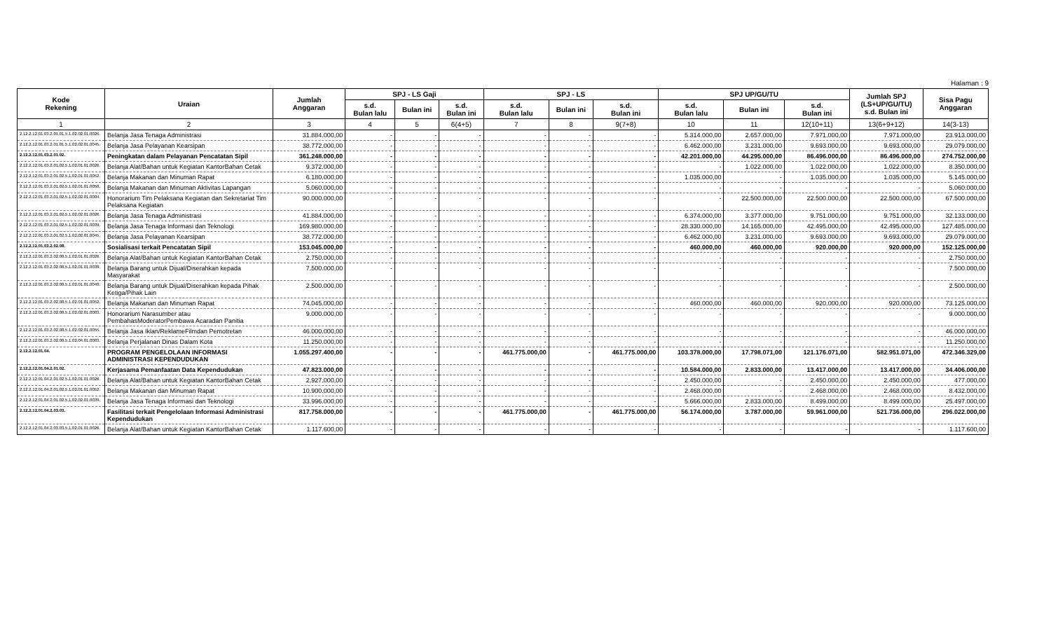Halaman : 9
| Kode Rekening | Uraian | Jumlah Anggaran | SPJ - LS Gaji | | | SPJ - LS | | | SPJ UP/GU/TU | | | Jumlah SPJ (LS+UP/GU/TU) s.d. Bulan ini | Sisa Pagu Anggaran |
| --- | --- | --- | --- | --- | --- | --- | --- | --- | --- | --- | --- | --- | --- |
| | | | s.d. Bulan lalu | Bulan ini | s.d. Bulan ini | s.d. Bulan lalu | Bulan ini | s.d. Bulan ini | s.d. Bulan lalu | Bulan ini | s.d. Bulan ini | | |
| 1 | 2 | 3 | 4 | 5 | 6(4+5) | 7 | 8 | 9(7+8) | 10 | 11 | 12(10+11) | 13(6+9+12) | 14(3-13) |
| 2.12.2.12.01.03.2.01.01.5.1.02.02.01.0026. | Belanja Jasa Tenaga Administrasi | 31.884.000,00 | - | - | - | - | - | - | 5.314.000,00 | 2.657.000,00 | 7.971.000,00 | 7.971.000,00 | 23.913.000,00 |
| 2.12.2.12.01.03.2.01.01.5.1.02.02.01.0045. | Belanja Jasa Pelayanan Kearsipan | 38.772.000,00 | - | - | - | - | - | - | 6.462.000,00 | 3.231.000,00 | 9.693.000,00 | 9.693.000,00 | 29.079.000,00 |
| 2.12.2.12.01.03.2.01.02. | Peningkatan dalam Pelayanan Pencatatan Sipil | 361.248.000,00 | - | - | - | - | - | - | 42.201.000,00 | 44.295.000,00 | 86.496.000,00 | 86.496.000,00 | 274.752.000,00 |
| 2.12.2.12.01.03.2.01.02.5.1.02.01.01.0026. | Belanja Alat/Bahan untuk Kegiatan KantorBahan Cetak | 9.372.000,00 | - | - | - | - | - | - | - | 1.022.000,00 | 1.022.000,00 | 1.022.000,00 | 8.350.000,00 |
| 2.12.2.12.01.03.2.01.02.5.1.02.01.01.0052. | Belanja Makanan dan Minuman Rapat | 6.180.000,00 | - | - | - | - | - | - | 1.035.000,00 | - | 1.035.000,00 | 1.035.000,00 | 5.145.000,00 |
| 2.12.2.12.01.03.2.01.02.5.1.02.01.01.0058. | Belanja Makanan dan Minuman Aktivitas Lapangan | 5.060.000,00 | - | - | - | - | - | - | - | - | - | - | 5.060.000,00 |
| 2.12.2.12.01.03.2.01.02.5.1.02.02.01.0004. | Honorarium Tim Pelaksana Kegiatan dan Sekretariat Tim Pelaksana Kegiatan | 90.000.000,00 | - | - | - | - | - | - | - | 22.500.000,00 | 22.500.000,00 | 22.500.000,00 | 67.500.000,00 |
| 2.12.2.12.01.03.2.01.02.5.1.02.02.01.0026. | Belanja Jasa Tenaga Administrasi | 41.884.000,00 | - | - | - | - | - | - | 6.374.000,00 | 3.377.000,00 | 9.751.000,00 | 9.751.000,00 | 32.133.000,00 |
| 2.12.2.12.01.03.2.01.02.5.1.02.02.01.0039. | Belanja Jasa Tenaga Informasi dan Teknologi | 169.980.000,00 | - | - | - | - | - | - | 28.330.000,00 | 14.165.000,00 | 42.495.000,00 | 42.495.000,00 | 127.485.000,00 |
| 2.12.2.12.01.03.2.01.02.5.1.02.02.01.0045. | Belanja Jasa Pelayanan Kearsipan | 38.772.000,00 | - | - | - | - | - | - | 6.462.000,00 | 3.231.000,00 | 9.693.000,00 | 9.693.000,00 | 29.079.000,00 |
| 2.12.2.12.01.03.2.02.08. | Sosialisasi terkait Pencatatan Sipil | 153.045.000,00 | - | - | - | - | - | - | 460.000,00 | 460.000,00 | 920.000,00 | 920.000,00 | 152.125.000,00 |
| 2.12.2.12.01.03.2.02.08.5.1.02.01.01.0026. | Belanja Alat/Bahan untuk Kegiatan KantorBahan Cetak | 2.750.000,00 | - | - | - | - | - | - | - | - | - | - | 2.750.000,00 |
| 2.12.2.12.01.03.2.02.08.5.1.02.01.01.0039. | Belanja Barang untuk Dijual/Diserahkan kepada Masyarakat | 7.500.000,00 | - | - | - | - | - | - | - | - | - | - | 7.500.000,00 |
| 2.12.2.12.01.03.2.02.08.5.1.02.01.01.0040. | Belanja Barang untuk Dijual/Diserahkan kepada Pihak Ketiga/Pihak Lain | 2.500.000,00 | - | - | - | - | - | - | - | - | - | - | 2.500.000,00 |
| 2.12.2.12.01.03.2.02.08.5.1.02.01.01.0052. | Belanja Makanan dan Minuman Rapat | 74.045.000,00 | - | - | - | - | - | - | 460.000,00 | 460.000,00 | 920.000,00 | 920.000,00 | 73.125.000,00 |
| 2.12.2.12.01.03.2.02.08.5.1.02.02.01.0003. | Honorarium Narasumber atau PembahasModeratorPembawa Acaradan Panitia | 9.000.000,00 | - | - | - | - | - | - | - | - | - | - | 9.000.000,00 |
| 2.12.2.12.01.03.2.02.08.5.1.02.02.01.0055. | Belanja Jasa Iklan/ReklameFilmdan Pemotretan | 46.000.000,00 | - | - | - | - | - | - | - | - | - | - | 46.000.000,00 |
| 2.12.2.12.01.03.2.02.08.5.1.02.04.01.0003. | Belanja Perjalanan Dinas Dalam Kota | 11.250.000,00 | - | - | - | - | - | - | - | - | - | - | 11.250.000,00 |
| 2.12.2.12.01.04. | PROGRAM PENGELOLAAN INFORMASI ADMINISTRASI KEPENDUDUKAN | 1.055.297.400,00 | - | - | - | 461.775.000,00 | - | 461.775.000,00 | 103.378.000,00 | 17.798.071,00 | 121.176.071,00 | 582.951.071,00 | 472.346.329,00 |
| 2.12.2.12.01.04.2.01.02. | Kerjasama Pemanfaatan Data Kependudukan | 47.823.000,00 | - | - | - | - | - | - | 10.584.000,00 | 2.833.000,00 | 13.417.000,00 | 13.417.000,00 | 34.406.000,00 |
| 2.12.2.12.01.04.2.01.02.5.1.02.01.01.0026. | Belanja Alat/Bahan untuk Kegiatan KantorBahan Cetak | 2.927.000,00 | - | - | - | - | - | - | 2.450.000,00 | - | 2.450.000,00 | 2.450.000,00 | 477.000,00 |
| 2.12.2.12.01.04.2.01.02.5.1.02.01.01.0052. | Belanja Makanan dan Minuman Rapat | 10.900.000,00 | - | - | - | - | - | - | 2.468.000,00 | - | 2.468.000,00 | 2.468.000,00 | 8.432.000,00 |
| 2.12.2.12.01.04.2.01.02.5.1.02.02.01.0039. | Belanja Jasa Tenaga Informasi dan Teknologi | 33.996.000,00 | - | - | - | - | - | - | 5.666.000,00 | 2.833.000,00 | 8.499.000,00 | 8.499.000,00 | 25.497.000,00 |
| 2.12.2.12.01.04.2.03.03. | Fasilitasi terkait Pengelolaan Informasi Administrasi Kependudukan | 817.758.000,00 | - | - | - | 461.775.000,00 | - | 461.775.000,00 | 56.174.000,00 | 3.787.000,00 | 59.961.000,00 | 521.736.000,00 | 296.022.000,00 |
| 2.12.2.12.01.04.2.03.03.5.1.02.01.01.0026. | Belanja Alat/Bahan untuk Kegiatan KantorBahan Cetak | 1.117.600,00 | - | - | - | - | - | - | - | - | - | - | 1.117.600,00 |